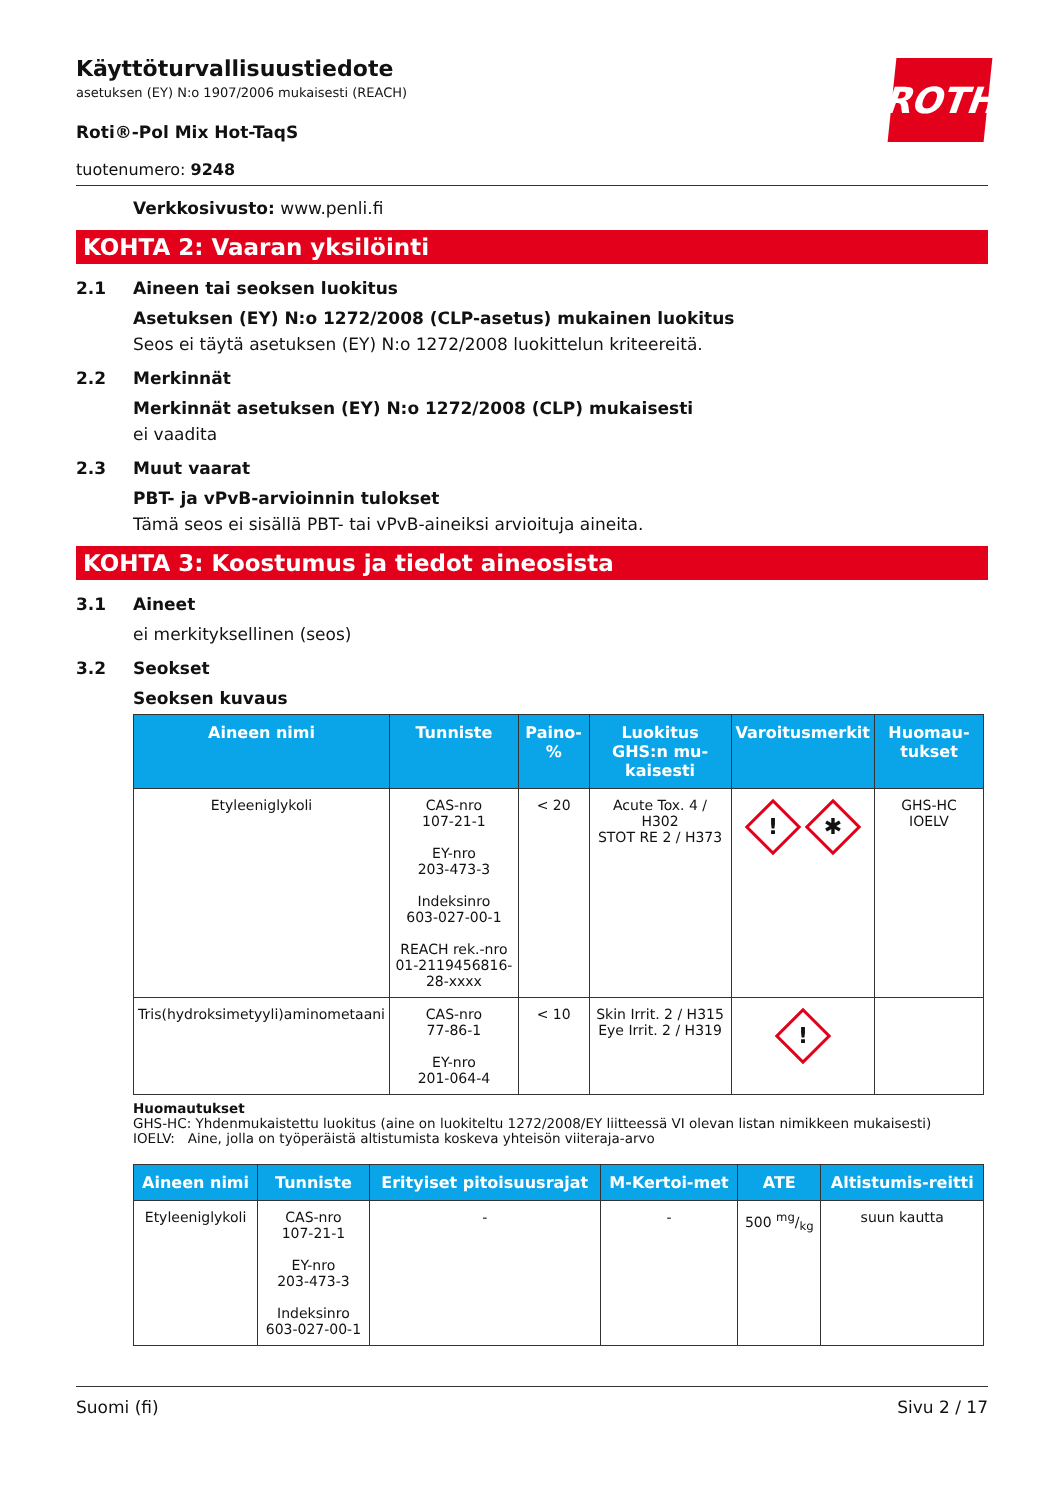ROTH
Käyttöturvallisuustiedote
asetuksen (EY) N:o 1907/2006 mukaisesti (REACH)
Roti®-Pol Mix Hot-TaqS
tuotenumero: 9248
Verkkosivusto: www.penli.fi
KOHTA 2: Vaaran yksilöinti
2.1 Aineen tai seoksen luokitus
Asetuksen (EY) N:o 1272/2008 (CLP-asetus) mukainen luokitus
Seos ei täytä asetuksen (EY) N:o 1272/2008 luokittelun kriteereitä.
2.2 Merkinnät
Merkinnät asetuksen (EY) N:o 1272/2008 (CLP) mukaisesti
ei vaadita
2.3 Muut vaarat
PBT- ja vPvB-arvioinnin tulokset
Tämä seos ei sisällä PBT- tai vPvB-aineiksi arvioituja aineita.
KOHTA 3: Koostumus ja tiedot aineosista
3.1 Aineet
ei merkityksellinen (seos)
3.2 Seokset
Seoksen kuvaus
| Aineen nimi | Tunniste | Paino-% | Luokitus GHS:n mu-kaisesti | Varoitusmerkit | Huomau-tukset |
| --- | --- | --- | --- | --- | --- |
| Etyleeniglykoli | CAS-nro 107-21-1 EY-nro 203-473-3 Indeksinro 603-027-00-1 REACH rek.-nro 01-2119456816-28-xxxx | < 20 | Acute Tox. 4 / H302 STOT RE 2 / H373 | ! ✱ | GHS-HC IOELV |
| Tris(hydroksimetyyli)aminometaani | CAS-nro 77-86-1 EY-nro 201-064-4 | < 10 | Skin Irrit. 2 / H315 Eye Irrit. 2 / H319 | ! | |
Huomautukset
GHS-HC: Yhdenmukaistettu luokitus (aine on luokiteltu 1272/2008/EY liitteessä VI olevan listan nimikkeen mukaisesti)
IOELV: Aine, jolla on työperäistä altistumista koskeva yhteisön viiteraja-arvo
| Aineen nimi | Tunniste | Erityiset pitoisuusrajat | M-Kertoi-met | ATE | Altistumis-reitti |
| --- | --- | --- | --- | --- | --- |
| Etyleeniglykoli | CAS-nro 107-21-1 EY-nro 203-473-3 Indeksinro 603-027-00-1 | - | - | 500 mg/kg | suun kautta |
Suomi (fi) Sivu 2 / 17